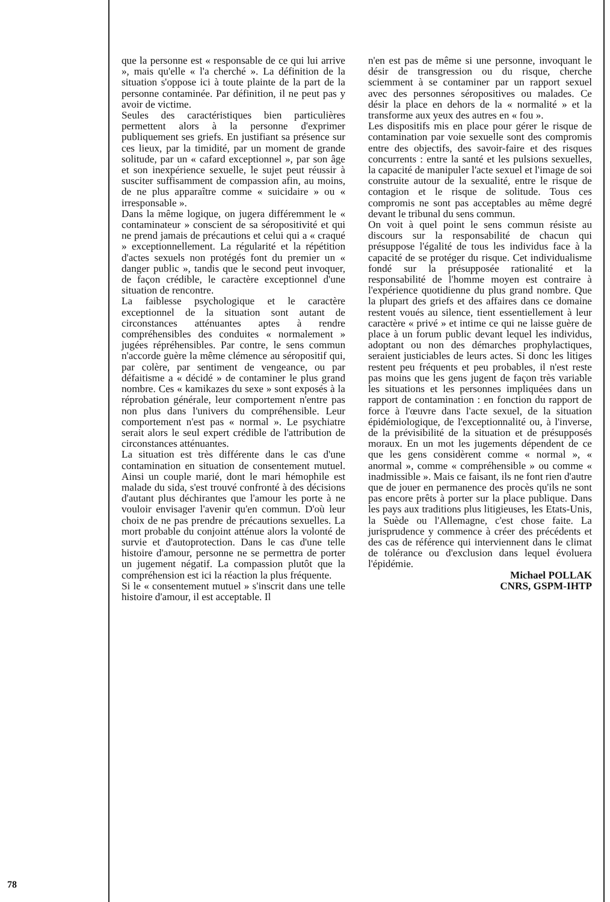que la personne est « responsable de ce qui lui arrive », mais qu'elle « l'a cherché ». La définition de la situation s'oppose ici à toute plainte de la part de la personne contaminée. Par définition, il ne peut pas y avoir de victime.
Seules des caractéristiques bien particulières permettent alors à la personne d'exprimer publiquement ses griefs. En justifiant sa présence sur ces lieux, par la timidité, par un moment de grande solitude, par un « cafard exceptionnel », par son âge et son inexpérience sexuelle, le sujet peut réussir à susciter suffisamment de compassion afin, au moins, de ne plus apparaître comme « suicidaire » ou « irresponsable ».
Dans la même logique, on jugera différemment le « contaminateur » conscient de sa séropositivité et qui ne prend jamais de précautions et celui qui a « craqué » exceptionnellement. La régularité et la répétition d'actes sexuels non protégés font du premier un « danger public », tandis que le second peut invoquer, de façon crédible, le caractère exceptionnel d'une situation de rencontre.
La faiblesse psychologique et le caractère exceptionnel de la situation sont autant de circonstances atténuantes aptes à rendre compréhensibles des conduites « normalement » jugées répréhensibles. Par contre, le sens commun n'accorde guère la même clémence au séropositif qui, par colère, par sentiment de vengeance, ou par défaitisme a « décidé » de contaminer le plus grand nombre. Ces « kamikazes du sexe » sont exposés à la réprobation générale, leur comportement n'entre pas non plus dans l'univers du compréhensible. Leur comportement n'est pas « normal ». Le psychiatre serait alors le seul expert crédible de l'attribution de circonstances atténuantes.
La situation est très différente dans le cas d'une contamination en situation de consentement mutuel. Ainsi un couple marié, dont le mari hémophile est malade du sida, s'est trouvé confronté à des décisions d'autant plus déchirantes que l'amour les porte à ne vouloir envisager l'avenir qu'en commun. D'où leur choix de ne pas prendre de précautions sexuelles. La mort probable du conjoint atténue alors la volonté de survie et d'autoprotection. Dans le cas d'une telle histoire d'amour, personne ne se permettra de porter un jugement négatif. La compassion plutôt que la compréhension est ici la réaction la plus fréquente.
Si le « consentement mutuel » s'inscrit dans une telle histoire d'amour, il est acceptable. Il
n'en est pas de même si une personne, invoquant le désir de transgression ou du risque, cherche sciemment à se contaminer par un rapport sexuel avec des personnes séropositives ou malades. Ce désir la place en dehors de la « normalité » et la transforme aux yeux des autres en « fou ».
Les dispositifs mis en place pour gérer le risque de contamination par voie sexuelle sont des compromis entre des objectifs, des savoir-faire et des risques concurrents : entre la santé et les pulsions sexuelles, la capacité de manipuler l'acte sexuel et l'image de soi construite autour de la sexualité, entre le risque de contagion et le risque de solitude. Tous ces compromis ne sont pas acceptables au même degré devant le tribunal du sens commun.
On voit à quel point le sens commun résiste au discours sur la responsabilité de chacun qui présuppose l'égalité de tous les individus face à la capacité de se protéger du risque. Cet individualisme fondé sur la présupposée rationalité et la responsabilité de l'homme moyen est contraire à l'expérience quotidienne du plus grand nombre. Que la plupart des griefs et des affaires dans ce domaine restent voués au silence, tient essentiellement à leur caractère « privé » et intime ce qui ne laisse guère de place à un forum public devant lequel les individus, adoptant ou non des démarches prophylactiques, seraient justiciables de leurs actes. Si donc les litiges restent peu fréquents et peu probables, il n'est reste pas moins que les gens jugent de façon très variable les situations et les personnes impliquées dans un rapport de contamination : en fonction du rapport de force à l'œuvre dans l'acte sexuel, de la situation épidémiologique, de l'exceptionnalité ou, à l'inverse, de la prévisibilité de la situation et de présupposés moraux. En un mot les jugements dépendent de ce que les gens considèrent comme « normal », « anormal », comme « compréhensible » ou comme « inadmissible ». Mais ce faisant, ils ne font rien d'autre que de jouer en permanence des procès qu'ils ne sont pas encore prêts à porter sur la place publique. Dans les pays aux traditions plus litigieuses, les Etats-Unis, la Suède ou l'Allemagne, c'est chose faite. La jurisprudence y commence à créer des précédents et des cas de référence qui interviennent dans le climat de tolérance ou d'exclusion dans lequel évoluera l'épidémie.
Michael POLLAK
CNRS, GSPM-IHTP
78